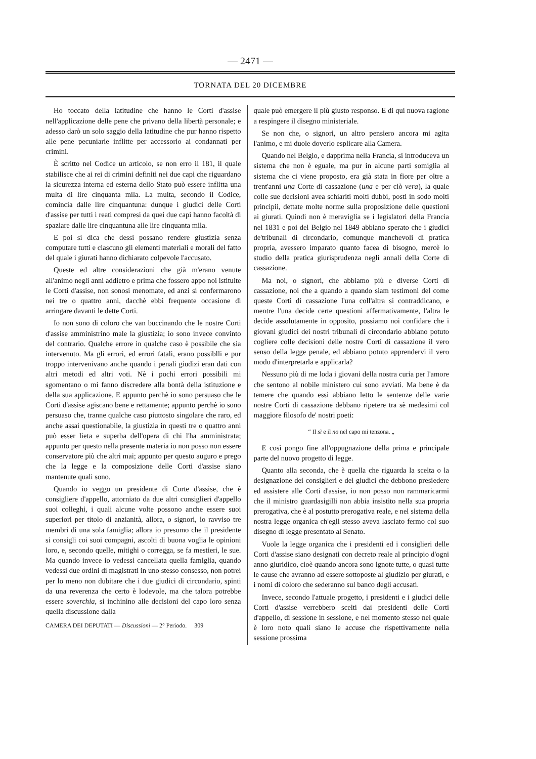— 2471 —
TORNATA DEL 20 DICEMBRE
Ho toccato della latitudine che hanno le Corti d'assise nell'applicazione delle pene che privano della libertà personale; e adesso darò un solo saggio della latitudine che pur hanno rispetto alle pene pecuniarie inflitte per accessorio ai condannati per crimini.
È scritto nel Codice un articolo, se non erro il 181, il quale stabilisce che ai rei di crimini definiti nei due capi che riguardano la sicurezza interna ed esterna dello Stato può essere inflitta una multa di lire cinquanta mila. La multa, secondo il Codice, comincia dalle lire cinquantuna: dunque i giudici delle Corti d'assise per tutti i reati compresi da quei due capi hanno facoltà di spaziare dalle lire cinquantuna alle lire cinquanta mila.
E poi si dica che dessi possano rendere giustizia senza computare tutti e ciascuno gli elementi materiali e morali del fatto del quale i giurati hanno dichiarato colpevole l'accusato.
Queste ed altre considerazioni che già m'erano venute all'animo negli anni addietro e prima che fossero appo noi istituite le Corti d'assise, non sonosi menomate, ed anzi si confermarono nei tre o quattro anni, dacchè ebbi frequente occasione di arringare davanti le dette Corti.
Io non sono di coloro che van buccinando che le nostre Corti d'assise amministrino male la giustizia; io sono invece convinto del contrario. Qualche errore in qualche caso è possibile che sia intervenuto. Ma gli errori, ed errori fatali, erano possiblli e pur troppo intervenivano anche quando i penali giudizi eran dati con altri metodi ed altri voti. Nè i pochi errori possibili mi sgomentano o mi fanno discredere alla bontà della istituzione e della sua applicazione. E appunto perchè io sono persuaso che le Corti d'assise agiscano bene e rettamente; appunto perchè io sono persuaso che, tranne qualche caso piuttosto singolare che raro, ed anche assai questionabile, la giustizia in questi tre o quattro anni può esser lieta e superba dell'opera di chi l'ha amministrata; appunto per questo nella presente materia io non posso non essere conservatore più che altri mai; appunto per questo auguro e prego che la legge e la composizione delle Corti d'assise siano mantenute quali sono.
Quando io veggo un presidente di Corte d'assise, che è consigliere d'appello, attorniato da due altri consiglieri d'appello suoi colleghi, i quali alcune volte possono anche essere suoi superiori per titolo di anzianità, allora, o signori, io ravviso tre membri di una sola famiglia; allora io presumo che il presidente si consigli coi suoi compagni, ascolti di buona voglia le opinioni loro, e, secondo quelle, mitighi o corregga, se fa mestieri, le sue. Ma quando invece io vedessi cancellata quella famiglia, quando vedessi due ordini di magistrati in uno stesso consesso, non potrei per lo meno non dubitare che i due giudici di circondario, spinti da una reverenza che certo è lodevole, ma che talora potrebbe essere soverchia, si inchinino alle decisioni del capo loro senza quella discussione dalla
CAMERA DEI DEPUTATI — Discussioni — 2° Periodo. 309
quale può emergere il più giusto responso. E di qui nuova ragione a respingere il disegno ministeriale.
Se non che, o signori, un altro pensiero ancora mi agita l'animo, e mi duole doverlo esplicare alla Camera.
Quando nel Belgio, e dapprima nella Francia, si introduceva un sistema che non è eguale, ma pur in alcune parti somiglia al sistema che ci viene proposto, era già stata in fiore per oltre a trent'anni una Corte di cassazione (una e per ciò vera), la quale colle sue decisioni avea schiariti molti dubbi, posti in sodo molti principii, dettate molte norme sulla proposizione delle questioni ai giurati. Quindi non è meraviglia se i legislatori della Francia nel 1831 e poi del Belgio nel 1849 abbiano sperato che i giudici de'tribunali di circondario, comunque manchevoli di pratica propria, avessero imparato quanto facea di bisogno, mercè lo studio della pratica giurisprudenza negli annali della Corte di cassazione.
Ma noi, o signori, che abbiamo più e diverse Corti di cassazione, noi che a quando a quando siam testimoni del come queste Corti di cassazione l'una coll'altra si contraddicano, e mentre l'una decide certe questioni affermativamente, l'altra le decide assolutamente in opposito, possiamo noi confidare che i giovani giudici dei nostri tribunali di circondario abbiano potuto cogliere colle decisioni delle nostre Corti di cassazione il vero senso della legge penale, ed abbiano potuto apprendervi il vero modo d'interpretarla e applicarla?
Nessuno più di me loda i giovani della nostra curia per l'amore che sentono al nobile ministero cui sono avviati. Ma bene è da temere che quando essi abbiano letto le sentenze delle varie nostre Corti di cassazione debbano ripetere tra sè medesimi col maggiore filosofo de' nostri poeti:
“ Il sì e il no nel capo mi tenzona. „
E così pongo fine all'oppugnazione della prima e principale parte del nuovo progetto di legge.
Quanto alla seconda, che è quella che riguarda la scelta o la designazione dei consiglieri e dei giudici che debbono presiedere ed assistere alle Corti d'assise, io non posso non rammaricarmi che il ministro guardasigilli non abbia insistito nella sua propria prerogativa, che è al postutto prerogativa reale, e nel sistema della nostra legge organica ch'egli stesso aveva lasciato fermo col suo disegno di legge presentato al Senato.
Vuole la legge organica che i presidenti ed i consiglieri delle Corti d'assise siano designati con decreto reale al principio d'ogni anno giuridico, cioè quando ancora sono ignote tutte, o quasi tutte le cause che avranno ad essere sottoposte al giudizio per giurati, e i nomi di coloro che sederanno sul banco degli accusati.
Invece, secondo l'attuale progetto, i presidenti e i giudici delle Corti d'assise verrebbero scelti dai presidenti delle Corti d'appello, di sessione in sessione, e nel momento stesso nel quale è loro noto quali siano le accuse che rispettivamente nella sessione prossima